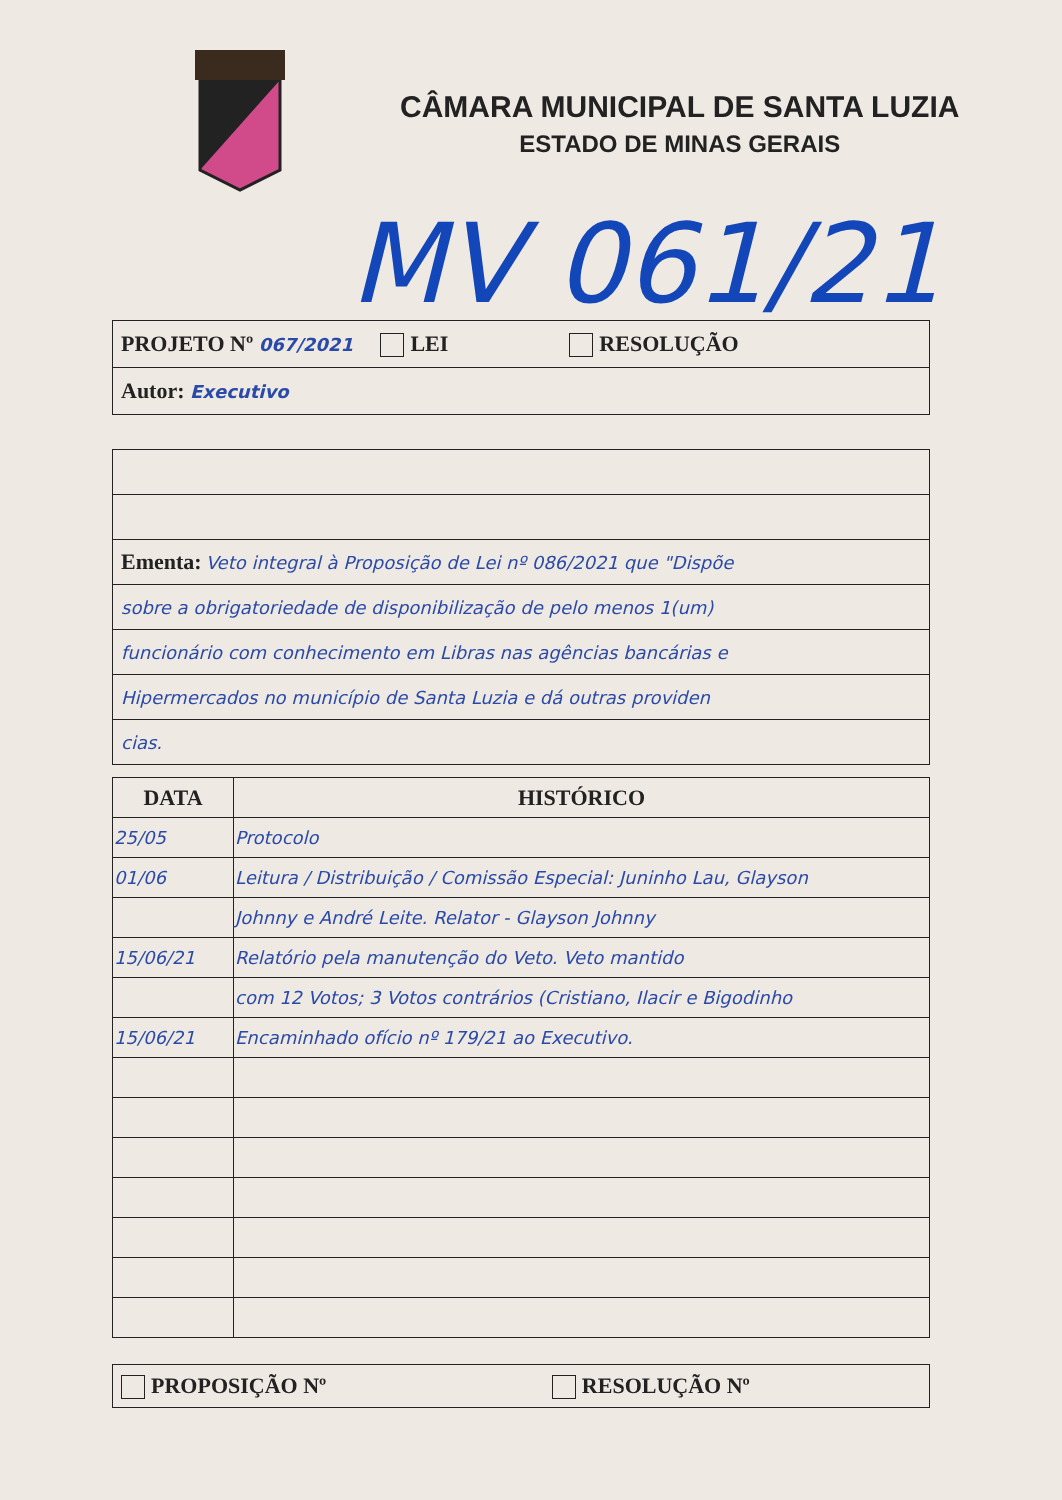CÂMARA MUNICIPAL DE SANTA LUZIA
ESTADO DE MINAS GERAIS
MV 061/21
| PROJETO Nº 067/2021 LEI RESOLUÇÃO |
| Autor: Executivo |
| Ementa: Veto integral à Proposição de Lei nº 086/2021 que "Dispõe |
| sobre a obrigatoriedade de disponibilização de pelo menos 1(um) |
| funcionário com conhecimento em Libras nas agências bancárias e |
| Hipermercados no município de Santa Luzia e dá outras providen |
| cias. |
| DATA | HISTÓRICO |
| --- | --- |
| 25/05 | Protocolo |
| 01/06 | Leitura / Distribuição / Comissão Especial: Juninho Lau, Glayson |
| | Johnny e André Leite. Relator - Glayson Johnny |
| 15/06/21 | Relatório pela manutenção do Veto. Veto mantido |
| | com 12 Votos; 3 Votos contrários (Cristiano, Ilacir e Bigodinho |
| 15/06/21 | Encaminhado ofício nº 179/21 ao Executivo. |
| PROPOSIÇÃO Nº RESOLUÇÃO Nº |